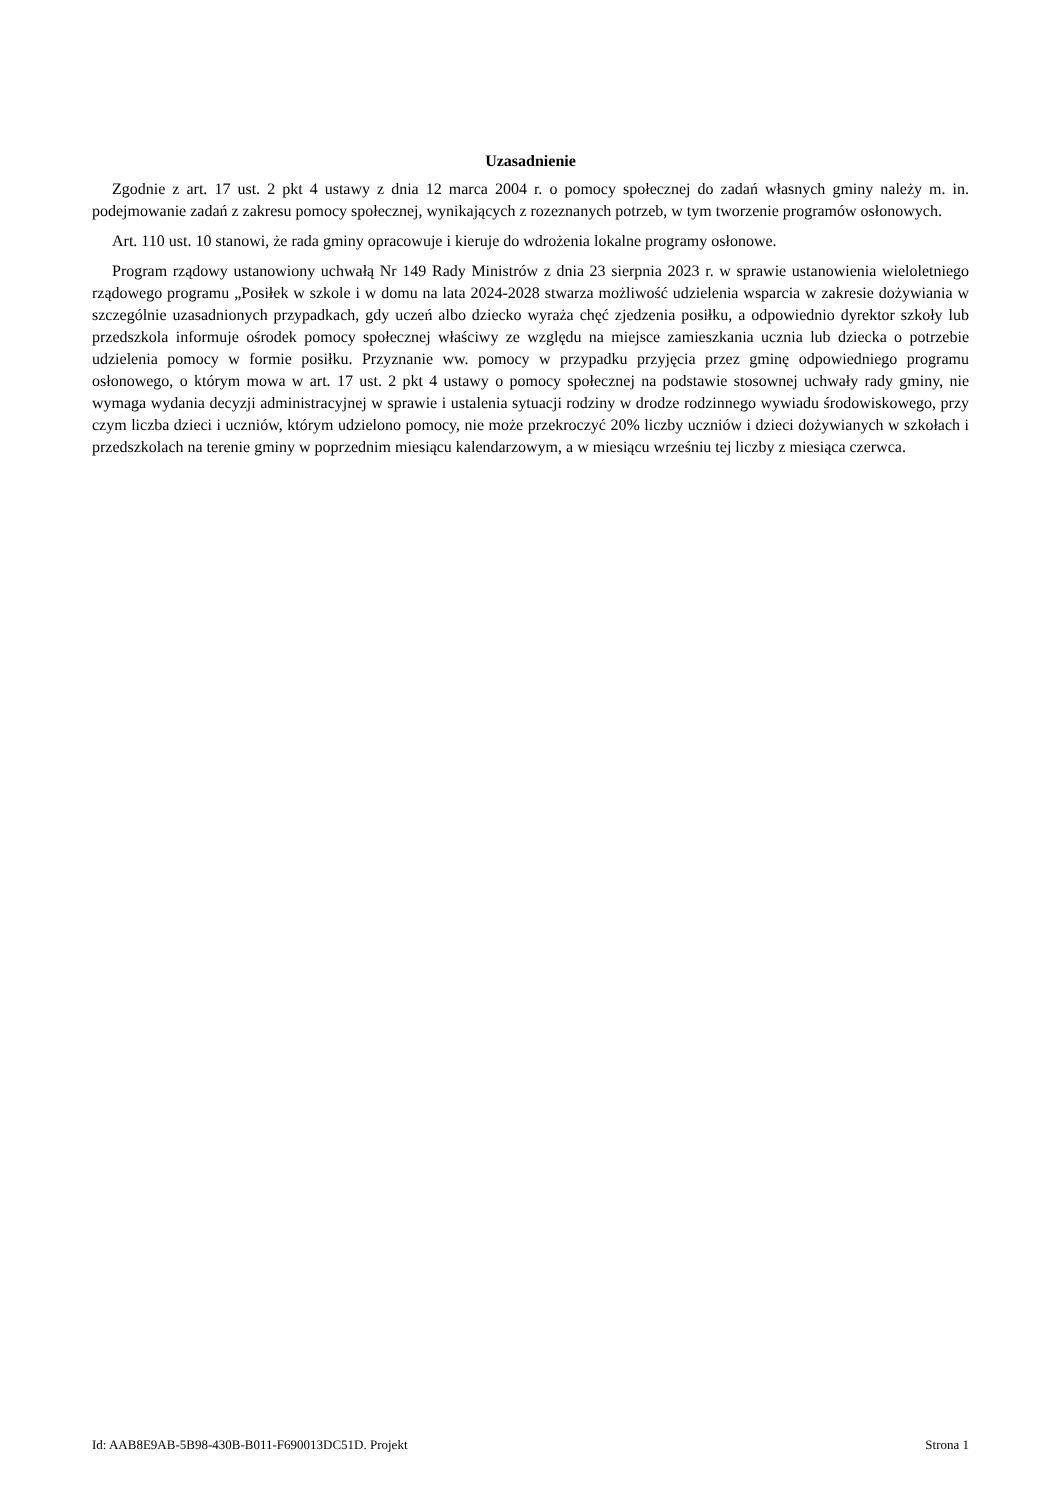Uzasadnienie
Zgodnie z art. 17 ust. 2 pkt 4 ustawy z dnia 12 marca 2004 r. o pomocy społecznej do zadań własnych gminy należy m. in. podejmowanie zadań z zakresu pomocy społecznej, wynikających z rozeznanych potrzeb, w tym tworzenie programów osłonowych.
Art. 110 ust. 10 stanowi, że rada gminy opracowuje i kieruje do wdrożenia lokalne programy osłonowe.
Program rządowy ustanowiony uchwałą Nr 149 Rady Ministrów z dnia 23 sierpnia 2023 r. w sprawie ustanowienia wieloletniego rządowego programu „Posiłek w szkole i w domu na lata 2024-2028 stwarza możliwość udzielenia wsparcia w zakresie dożywiania w szczególnie uzasadnionych przypadkach, gdy uczeń albo dziecko wyraża chęć zjedzenia posiłku, a odpowiednio dyrektor szkoły lub przedszkola informuje ośrodek pomocy społecznej właściwy ze względu na miejsce zamieszkania ucznia lub dziecka o potrzebie udzielenia pomocy w formie posiłku. Przyznanie ww. pomocy w przypadku przyjęcia przez gminę odpowiedniego programu osłonowego, o którym mowa w art. 17 ust. 2 pkt 4 ustawy o pomocy społecznej na podstawie stosownej uchwały rady gminy, nie wymaga wydania decyzji administracyjnej w sprawie i ustalenia sytuacji rodziny w drodze rodzinnego wywiadu środowiskowego, przy czym liczba dzieci i uczniów, którym udzielono pomocy, nie może przekroczyć 20% liczby uczniów i dzieci dożywianych w szkołach i przedszkolach na terenie gminy w poprzednim miesiącu kalendarzowym, a w miesiącu wrześniu tej liczby z miesiąca czerwca.
Id: AAB8E9AB-5B98-430B-B011-F690013DC51D. Projekt Strona 1